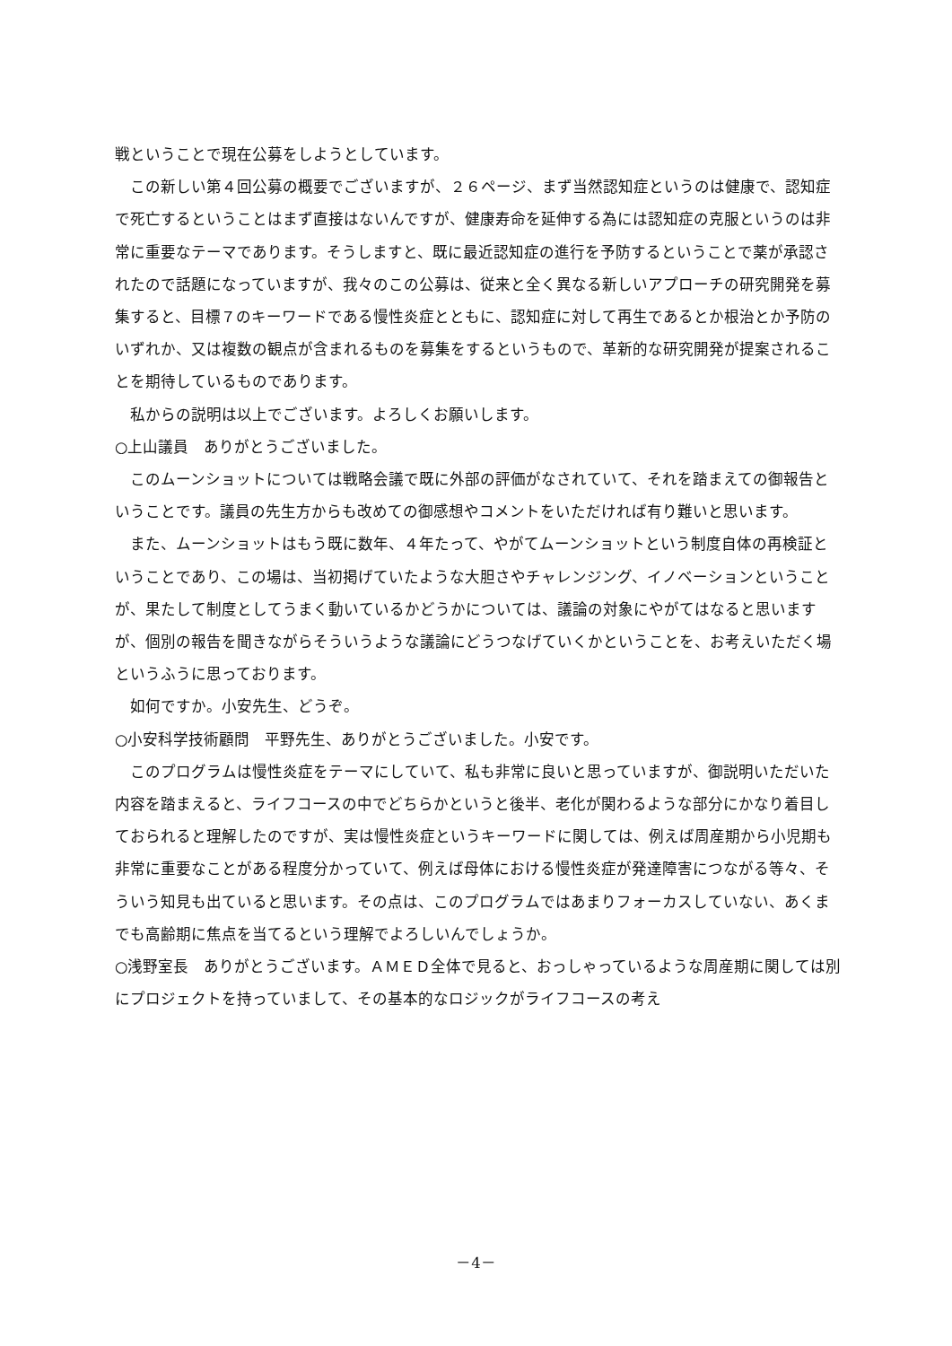戦ということで現在公募をしようとしています。
この新しい第４回公募の概要でございますが、２６ページ、まず当然認知症というのは健康で、認知症で死亡するということはまず直接はないんですが、健康寿命を延伸する為には認知症の克服というのは非常に重要なテーマであります。そうしますと、既に最近認知症の進行を予防するということで薬が承認されたので話題になっていますが、我々のこの公募は、従来と全く異なる新しいアプローチの研究開発を募集すると、目標７のキーワードである慢性炎症とともに、認知症に対して再生であるとか根治とか予防のいずれか、又は複数の観点が含まれるものを募集をするというもので、革新的な研究開発が提案されることを期待しているものであります。
私からの説明は以上でございます。よろしくお願いします。
○上山議員　ありがとうございました。
このムーンショットについては戦略会議で既に外部の評価がなされていて、それを踏まえての御報告ということです。議員の先生方からも改めての御感想やコメントをいただければ有り難いと思います。
また、ムーンショットはもう既に数年、４年たって、やがてムーンショットという制度自体の再検証ということであり、この場は、当初掲げていたような大胆さやチャレンジング、イノベーションということが、果たして制度としてうまく動いているかどうかについては、議論の対象にやがてはなると思いますが、個別の報告を聞きながらそういうような議論にどうつなげていくかということを、お考えいただく場というふうに思っております。
如何ですか。小安先生、どうぞ。
○小安科学技術顧問　平野先生、ありがとうございました。小安です。
このプログラムは慢性炎症をテーマにしていて、私も非常に良いと思っていますが、御説明いただいた内容を踏まえると、ライフコースの中でどちらかというと後半、老化が関わるような部分にかなり着目しておられると理解したのですが、実は慢性炎症というキーワードに関しては、例えば周産期から小児期も非常に重要なことがある程度分かっていて、例えば母体における慢性炎症が発達障害につながる等々、そういう知見も出ていると思います。その点は、このプログラムではあまりフォーカスしていない、あくまでも高齢期に焦点を当てるという理解でよろしいんでしょうか。
○浅野室長　ありがとうございます。ＡＭＥＤ全体で見ると、おっしゃっているような周産期に関しては別にプロジェクトを持っていまして、その基本的なロジックがライフコースの考え
－4－